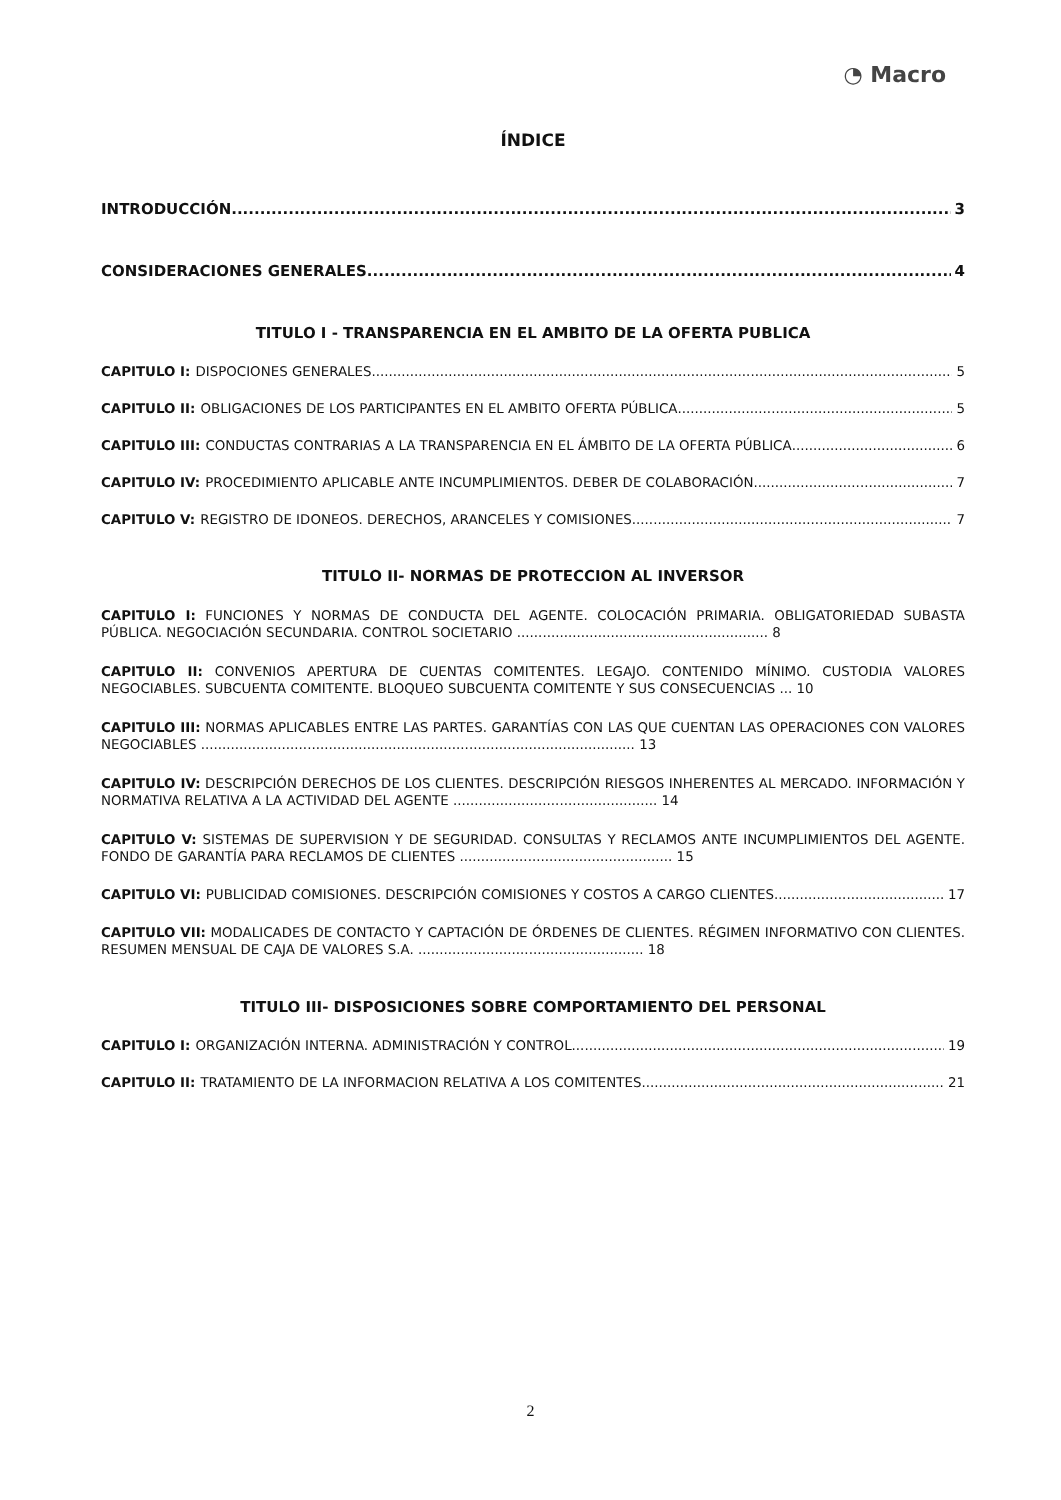◔ Macro
ÍNDICE
INTRODUCCIÓN 3
CONSIDERACIONES GENERALES 4
TITULO I - TRANSPARENCIA EN EL AMBITO DE LA OFERTA PUBLICA
CAPITULO I: DISPOCIONES GENERALES 5
CAPITULO II: OBLIGACIONES DE LOS PARTICIPANTES EN EL AMBITO OFERTA PÚBLICA 5
CAPITULO III: CONDUCTAS CONTRARIAS A LA TRANSPARENCIA EN EL ÁMBITO DE LA OFERTA PÚBLICA 6
CAPITULO IV: PROCEDIMIENTO APLICABLE ANTE INCUMPLIMIENTOS. DEBER DE COLABORACIÓN 7
CAPITULO V: REGISTRO DE IDONEOS. DERECHOS, ARANCELES Y COMISIONES 7
TITULO II- NORMAS DE PROTECCION AL INVERSOR
CAPITULO I: FUNCIONES Y NORMAS DE CONDUCTA DEL AGENTE. COLOCACIÓN PRIMARIA. OBLIGATORIEDAD SUBASTA PÚBLICA. NEGOCIACIÓN SECUNDARIA. CONTROL SOCIETARIO ........................................................... 8
CAPITULO II: CONVENIOS APERTURA DE CUENTAS COMITENTES. LEGAJO. CONTENIDO MÍNIMO. CUSTODIA VALORES NEGOCIABLES. SUBCUENTA COMITENTE. BLOQUEO SUBCUENTA COMITENTE Y SUS CONSECUENCIAS ... 10
CAPITULO III: NORMAS APLICABLES ENTRE LAS PARTES. GARANTÍAS CON LAS QUE CUENTAN LAS OPERACIONES CON VALORES NEGOCIABLES ...................................................................................................... 13
CAPITULO IV: DESCRIPCIÓN DERECHOS DE LOS CLIENTES. DESCRIPCIÓN RIESGOS INHERENTES AL MERCADO. INFORMACIÓN Y NORMATIVA RELATIVA A LA ACTIVIDAD DEL AGENTE ................................................ 14
CAPITULO V: SISTEMAS DE SUPERVISION Y DE SEGURIDAD. CONSULTAS Y RECLAMOS ANTE INCUMPLIMIENTOS DEL AGENTE. FONDO DE GARANTÍA PARA RECLAMOS DE CLIENTES .................................................. 15
CAPITULO VI: PUBLICIDAD COMISIONES. DESCRIPCIÓN COMISIONES Y COSTOS A CARGO CLIENTES 17
CAPITULO VII: MODALICADES DE CONTACTO Y CAPTACIÓN DE ÓRDENES DE CLIENTES. RÉGIMEN INFORMATIVO CON CLIENTES. RESUMEN MENSUAL DE CAJA DE VALORES S.A. ..................................................... 18
TITULO III- DISPOSICIONES SOBRE COMPORTAMIENTO DEL PERSONAL
CAPITULO I: ORGANIZACIÓN INTERNA. ADMINISTRACIÓN Y CONTROL 19
CAPITULO II: TRATAMIENTO DE LA INFORMACION RELATIVA A LOS COMITENTES 21
2